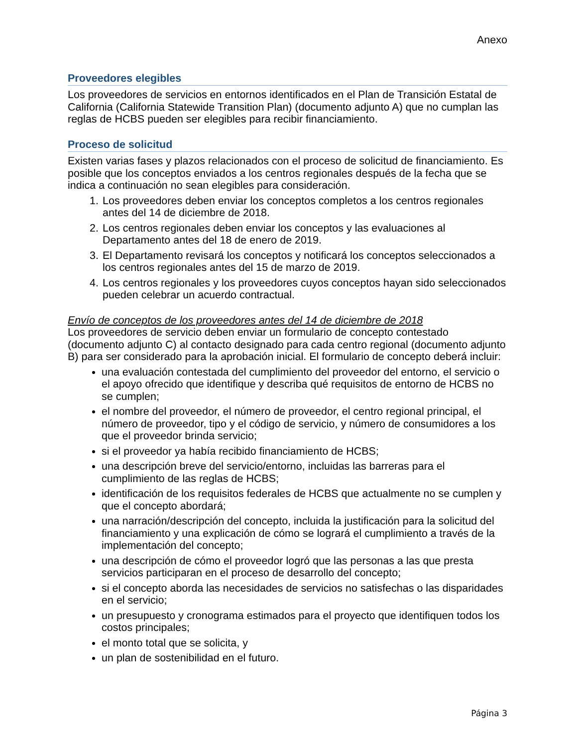Anexo
Proveedores elegibles
Los proveedores de servicios en entornos identificados en el Plan de Transición Estatal de California (California Statewide Transition Plan) (documento adjunto A) que no cumplan las reglas de HCBS pueden ser elegibles para recibir financiamiento.
Proceso de solicitud
Existen varias fases y plazos relacionados con el proceso de solicitud de financiamiento. Es posible que los conceptos enviados a los centros regionales después de la fecha que se indica a continuación no sean elegibles para consideración.
1. Los proveedores deben enviar los conceptos completos a los centros regionales antes del 14 de diciembre de 2018.
2. Los centros regionales deben enviar los conceptos y las evaluaciones al Departamento antes del 18 de enero de 2019.
3. El Departamento revisará los conceptos y notificará los conceptos seleccionados a los centros regionales antes del 15 de marzo de 2019.
4. Los centros regionales y los proveedores cuyos conceptos hayan sido seleccionados pueden celebrar un acuerdo contractual.
Envío de conceptos de los proveedores antes del 14 de diciembre de 2018
Los proveedores de servicio deben enviar un formulario de concepto contestado (documento adjunto C) al contacto designado para cada centro regional (documento adjunto B) para ser considerado para la aprobación inicial. El formulario de concepto deberá incluir:
una evaluación contestada del cumplimiento del proveedor del entorno, el servicio o el apoyo ofrecido que identifique y describa qué requisitos de entorno de HCBS no se cumplen;
el nombre del proveedor, el número de proveedor, el centro regional principal, el número de proveedor, tipo y el código de servicio, y número de consumidores a los que el proveedor brinda servicio;
si el proveedor ya había recibido financiamiento de HCBS;
una descripción breve del servicio/entorno, incluidas las barreras para el cumplimiento de las reglas de HCBS;
identificación de los requisitos federales de HCBS que actualmente no se cumplen y que el concepto abordará;
una narración/descripción del concepto, incluida la justificación para la solicitud del financiamiento y una explicación de cómo se logrará el cumplimiento a través de la implementación del concepto;
una descripción de cómo el proveedor logró que las personas a las que presta servicios participaran en el proceso de desarrollo del concepto;
si el concepto aborda las necesidades de servicios no satisfechas o las disparidades en el servicio;
un presupuesto y cronograma estimados para el proyecto que identifiquen todos los costos principales;
el monto total que se solicita, y
un plan de sostenibilidad en el futuro.
Página 3